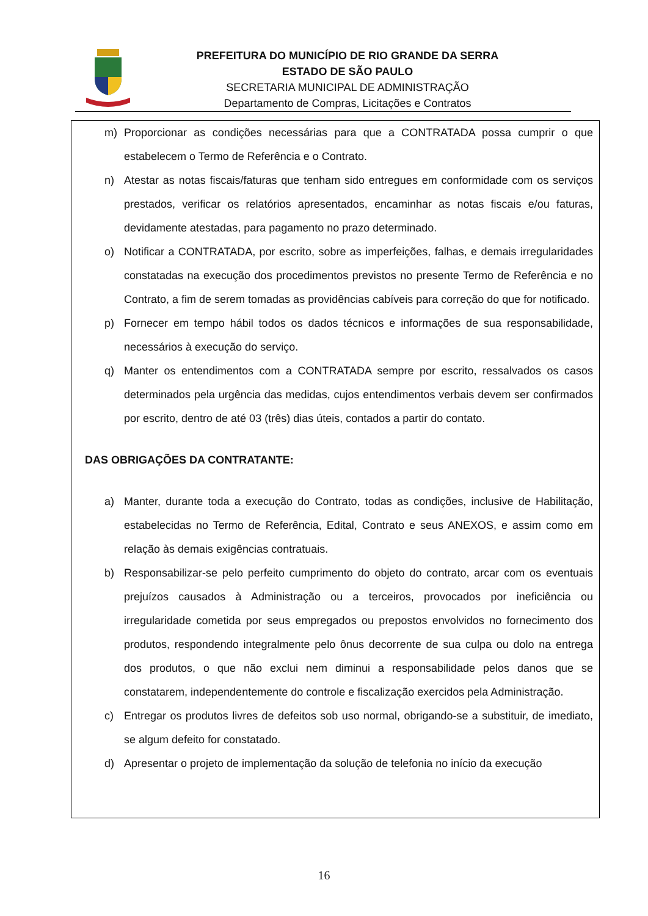PREFEITURA DO MUNICÍPIO DE RIO GRANDE DA SERRA
ESTADO DE SÃO PAULO
SECRETARIA MUNICIPAL DE ADMINISTRAÇÃO
Departamento de Compras, Licitações e Contratos
m) Proporcionar as condições necessárias para que a CONTRATADA possa cumprir o que estabelecem o Termo de Referência e o Contrato.
n) Atestar as notas fiscais/faturas que tenham sido entregues em conformidade com os serviços prestados, verificar os relatórios apresentados, encaminhar as notas fiscais e/ou faturas, devidamente atestadas, para pagamento no prazo determinado.
o) Notificar a CONTRATADA, por escrito, sobre as imperfeições, falhas, e demais irregularidades constatadas na execução dos procedimentos previstos no presente Termo de Referência e no Contrato, a fim de serem tomadas as providências cabíveis para correção do que for notificado.
p) Fornecer em tempo hábil todos os dados técnicos e informações de sua responsabilidade, necessários à execução do serviço.
q) Manter os entendimentos com a CONTRATADA sempre por escrito, ressalvados os casos determinados pela urgência das medidas, cujos entendimentos verbais devem ser confirmados por escrito, dentro de até 03 (três) dias úteis, contados a partir do contato.
DAS OBRIGAÇÕES DA CONTRATANTE:
a) Manter, durante toda a execução do Contrato, todas as condições, inclusive de Habilitação, estabelecidas no Termo de Referência, Edital, Contrato e seus ANEXOS, e assim como em relação às demais exigências contratuais.
b) Responsabilizar-se pelo perfeito cumprimento do objeto do contrato, arcar com os eventuais prejuízos causados à Administração ou a terceiros, provocados por ineficiência ou irregularidade cometida por seus empregados ou prepostos envolvidos no fornecimento dos produtos, respondendo integralmente pelo ônus decorrente de sua culpa ou dolo na entrega dos produtos, o que não exclui nem diminui a responsabilidade pelos danos que se constatarem, independentemente do controle e fiscalização exercidos pela Administração.
c) Entregar os produtos livres de defeitos sob uso normal, obrigando-se a substituir, de imediato, se algum defeito for constatado.
d) Apresentar o projeto de implementação da solução de telefonia no início da execução
16